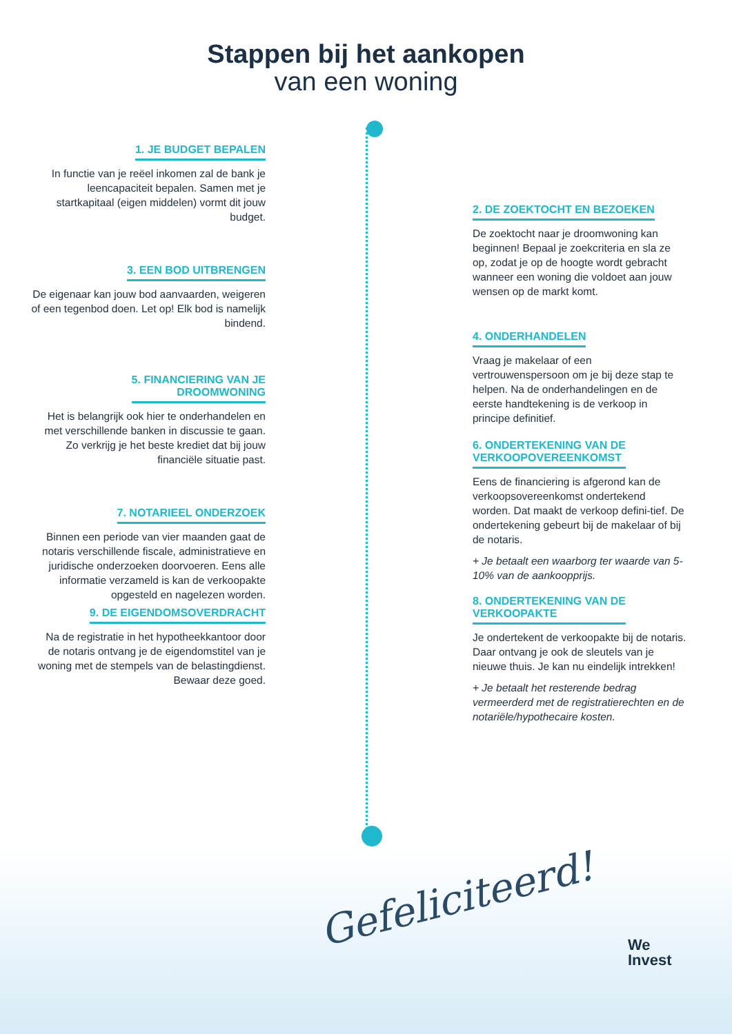Stappen bij het aankopen
van een woning
1. JE BUDGET BEPALEN
In functie van je reëel inkomen zal de bank je leencapaciteit bepalen. Samen met je startkapitaal (eigen middelen) vormt dit jouw budget.
2. DE ZOEKTOCHT EN BEZOEKEN
De zoektocht naar je droomwoning kan beginnen! Bepaal je zoekcriteria en sla ze op, zodat je op de hoogte wordt gebracht wanneer een woning die voldoet aan jouw wensen op de markt komt.
3. EEN BOD UITBRENGEN
De eigenaar kan jouw bod aanvaarden, weigeren of een tegenbod doen. Let op! Elk bod is namelijk bindend.
4. ONDERHANDELEN
Vraag je makelaar of een vertrouwenspersoon om je bij deze stap te helpen. Na de onderhandelingen en de eerste handtekening is de verkoop in principe definitief.
5. FINANCIERING VAN JE
DROOMWONING
Het is belangrijk ook hier te onderhandelen en met verschillende banken in discussie te gaan. Zo verkrijg je het beste krediet dat bij jouw financiële situatie past.
6. ONDERTEKENING VAN DE
VERKOOPOVEREENKOMST
Eens de financiering is afgerond kan de verkoopsovereenkomst ondertekend worden. Dat maakt de verkoop defini-tief. De ondertekening gebeurt bij de makelaar of bij de notaris.
+ Je betaalt een waarborg ter waarde van 5-10% van de aankoopprijs.
7. NOTARIEEL ONDERZOEK
Binnen een periode van vier maanden gaat de notaris verschillende fiscale, administratieve en juridische onderzoeken doorvoeren. Eens alle informatie verzameld is kan de verkoopakte opgesteld en nagelezen worden.
8. ONDERTEKENING VAN DE
VERKOOPAKTE
Je ondertekent de verkoopakte bij de notaris. Daar ontvang je ook de sleutels van je nieuwe thuis. Je kan nu eindelijk intrekken!
+ Je betaalt het resterende bedrag vermeerderd met de registratierechten en de notariële/hypothecaire kosten.
9. DE EIGENDOMSOVERDRACHT
Na de registratie in het hypotheekkantoor door de notaris ontvang je de eigendomstitel van je woning met de stempels van de belastingdienst. Bewaar deze goed.
Gefeliciteerd!
We
Invest